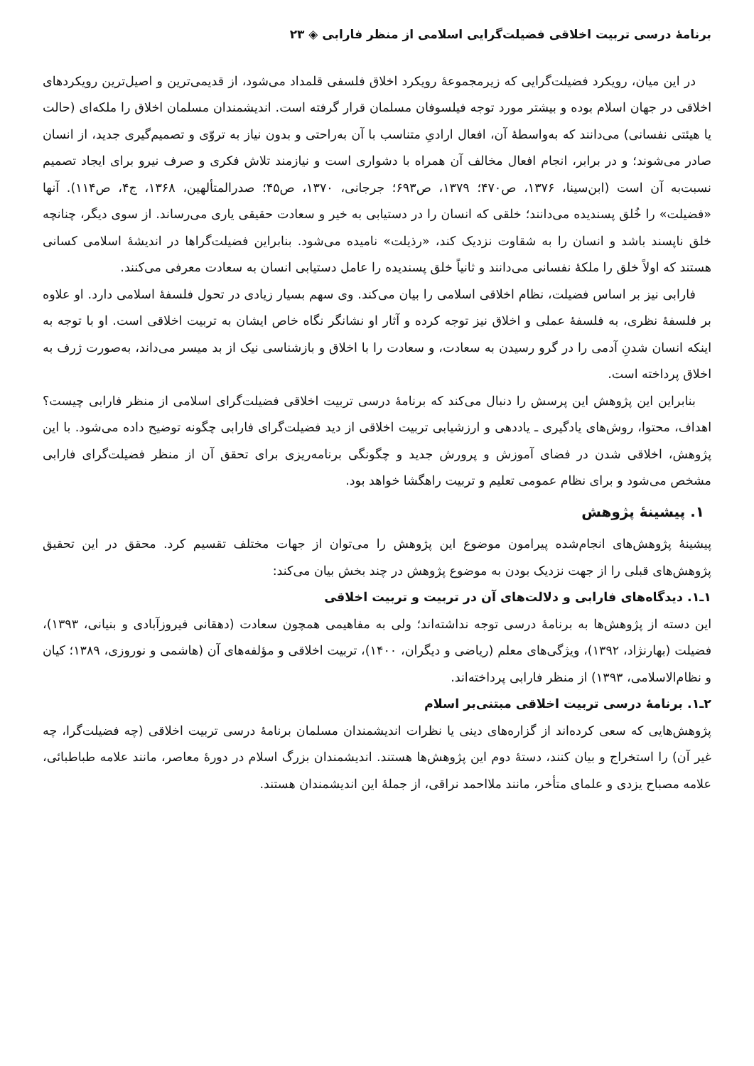برنامهٔ درسی تربیت اخلاقی فضیلت‌گرایی اسلامی از منظر فارابی ◈ ۲۳
در این میان، رویکرد فضیلت‌گرایی که زیرمجموعهٔ رویکرد اخلاق فلسفی قلمداد می‌شود، از قدیمی‌ترین و اصیل‌ترین رویکردهای اخلاقی در جهان اسلام بوده و بیشتر مورد توجه فیلسوفان مسلمان قرار گرفته است. اندیشمندان مسلمان اخلاق را ملکه‌ای (حالت یا هیئتی نفسانی) می‌دانند که به‌واسطهٔ آن، افعال ارادیِ متناسب با آن به‌راحتی و بدون نیاز به تروّی و تصمیم‌گیری جدید، از انسان صادر می‌شوند؛ و در برابر، انجام افعال مخالف آن همراه با دشواری است و نیازمند تلاش فکری و صرف نیرو برای ایجاد تصمیم نسبت‌به آن است (ابن‌سینا، ۱۳۷۶، ص۴۷۰؛ ۱۳۷۹، ص۶۹۳؛ جرجانی، ۱۳۷۰، ص۴۵؛ صدرالمتألهین، ۱۳۶۸، ج۴، ص۱۱۴). آنها «فضیلت» را خُلق پسندیده می‌دانند؛ خلقی که انسان را در دستیابی به خیر و سعادت حقیقی یاری می‌رساند. از سوی دیگر، چنانچه خلق ناپسند باشد و انسان را به شقاوت نزدیک کند، «رذیلت» نامیده می‌شود. بنابراین فضیلت‌گراها در اندیشهٔ اسلامی کسانی هستند که اولاً خلق را ملکهٔ نفسانی می‌دانند و ثانیاً خلق پسندیده را عامل دستیابی انسان به سعادت معرفی می‌کنند.
فارابی نیز بر اساس فضیلت، نظام اخلاقی اسلامی را بیان می‌کند. وی سهم بسیار زیادی در تحول فلسفهٔ اسلامی دارد. او علاوه بر فلسفهٔ نظری، به فلسفهٔ عملی و اخلاق نیز توجه کرده و آثار او نشانگر نگاه خاص ایشان به تربیت اخلاقی است. او با توجه به اینکه انسان شدنِ آدمی را در گرو رسیدن به سعادت، و سعادت را با اخلاق و بازشناسی نیک از بد میسر می‌داند، به‌صورت ژرف به اخلاق پرداخته است.
بنابراین این پژوهش این پرسش را دنبال می‌کند که برنامهٔ درسی تربیت اخلاقی فضیلت‌گرای اسلامی از منظر فارابی چیست؟ اهداف، محتوا، روش‌های یادگیری ـ یاددهی و ارزشیابی تربیت اخلاقی از دید فضیلت‌گرای فارابی چگونه توضیح داده می‌شود. با این پژوهش، اخلاقی شدن در فضای آموزش و پرورش جدید و چگونگی برنامه‌ریزی برای تحقق آن از منظر فضیلت‌گرای فارابی مشخص می‌شود و برای نظام عمومی تعلیم و تربیت راهگشا خواهد بود.
۱. پیشینهٔ پژوهش
پیشینهٔ پژوهش‌های انجام‌شده پیرامون موضوع این پژوهش را می‌توان از جهات مختلف تقسیم کرد. محقق در این تحقیق پژوهش‌های قبلی را از جهت نزدیک بودن به موضوع پژوهش در چند بخش بیان می‌کند:
۱ـ۱. دیدگاه‌های فارابی و دلالت‌های آن در تربیت و تربیت اخلاقی
این دسته از پژوهش‌ها به برنامهٔ درسی توجه نداشته‌اند؛ ولی به مفاهیمی همچون سعادت (دهقانی فیروزآبادی و بنیانی، ۱۳۹۳)، فضیلت (بهارنژاد، ۱۳۹۲)، ویژگی‌های معلم (ریاضی و دیگران، ۱۴۰۰)، تربیت اخلاقی و مؤلفه‌های آن (هاشمی و نوروزی، ۱۳۸۹؛ کیان و نظام‌الاسلامی، ۱۳۹۳) از منظر فارابی پرداخته‌اند.
۲ـ۱. برنامهٔ درسی تربیت اخلاقی مبتنی‌بر اسلام
پژوهش‌هایی که سعی کرده‌اند از گزاره‌های دینی یا نظرات اندیشمندان مسلمان برنامهٔ درسی تربیت اخلاقی (چه فضیلت‌گرا، چه غیر آن) را استخراج و بیان کنند، دستهٔ دوم این پژوهش‌ها هستند. اندیشمندان بزرگ اسلام در دورهٔ معاصر، مانند علامه طباطبائی، علامه مصباح یزدی و علمای متأخر، مانند ملااحمد نراقی، از جملهٔ این اندیشمندان هستند.